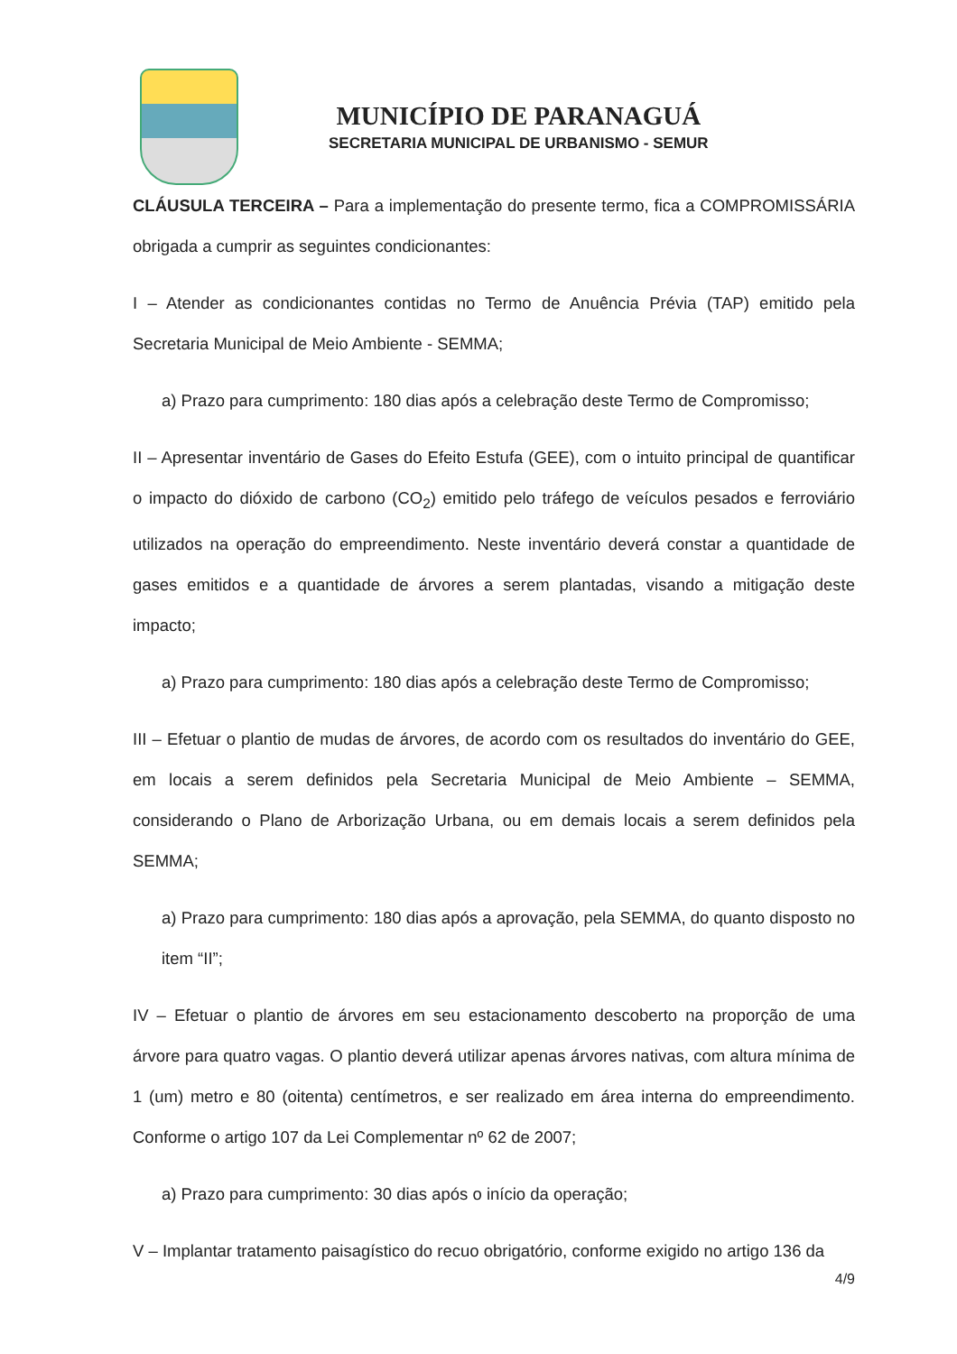MUNICÍPIO DE PARANAGUÁ
SECRETARIA MUNICIPAL DE URBANISMO - SEMUR
CLÁUSULA TERCEIRA – Para a implementação do presente termo, fica a COMPROMISSÁRIA obrigada a cumprir as seguintes condicionantes:
I – Atender as condicionantes contidas no Termo de Anuência Prévia (TAP) emitido pela Secretaria Municipal de Meio Ambiente - SEMMA;
a) Prazo para cumprimento: 180 dias após a celebração deste Termo de Compromisso;
II – Apresentar inventário de Gases do Efeito Estufa (GEE), com o intuito principal de quantificar o impacto do dióxido de carbono (CO<sub>2</sub>) emitido pelo tráfego de veículos pesados e ferroviário utilizados na operação do empreendimento. Neste inventário deverá constar a quantidade de gases emitidos e a quantidade de árvores a serem plantadas, visando a mitigação deste impacto;
a) Prazo para cumprimento: 180 dias após a celebração deste Termo de Compromisso;
III – Efetuar o plantio de mudas de árvores, de acordo com os resultados do inventário do GEE, em locais a serem definidos pela Secretaria Municipal de Meio Ambiente – SEMMA, considerando o Plano de Arborização Urbana, ou em demais locais a serem definidos pela SEMMA;
a) Prazo para cumprimento: 180 dias após a aprovação, pela SEMMA, do quanto disposto no item “II”;
IV – Efetuar o plantio de árvores em seu estacionamento descoberto na proporção de uma árvore para quatro vagas. O plantio deverá utilizar apenas árvores nativas, com altura mínima de 1 (um) metro e 80 (oitenta) centímetros, e ser realizado em área interna do empreendimento. Conforme o artigo 107 da Lei Complementar nº 62 de 2007;
a) Prazo para cumprimento: 30 dias após o início da operação;
V – Implantar tratamento paisagístico do recuo obrigatório, conforme exigido no artigo 136 da
4/9